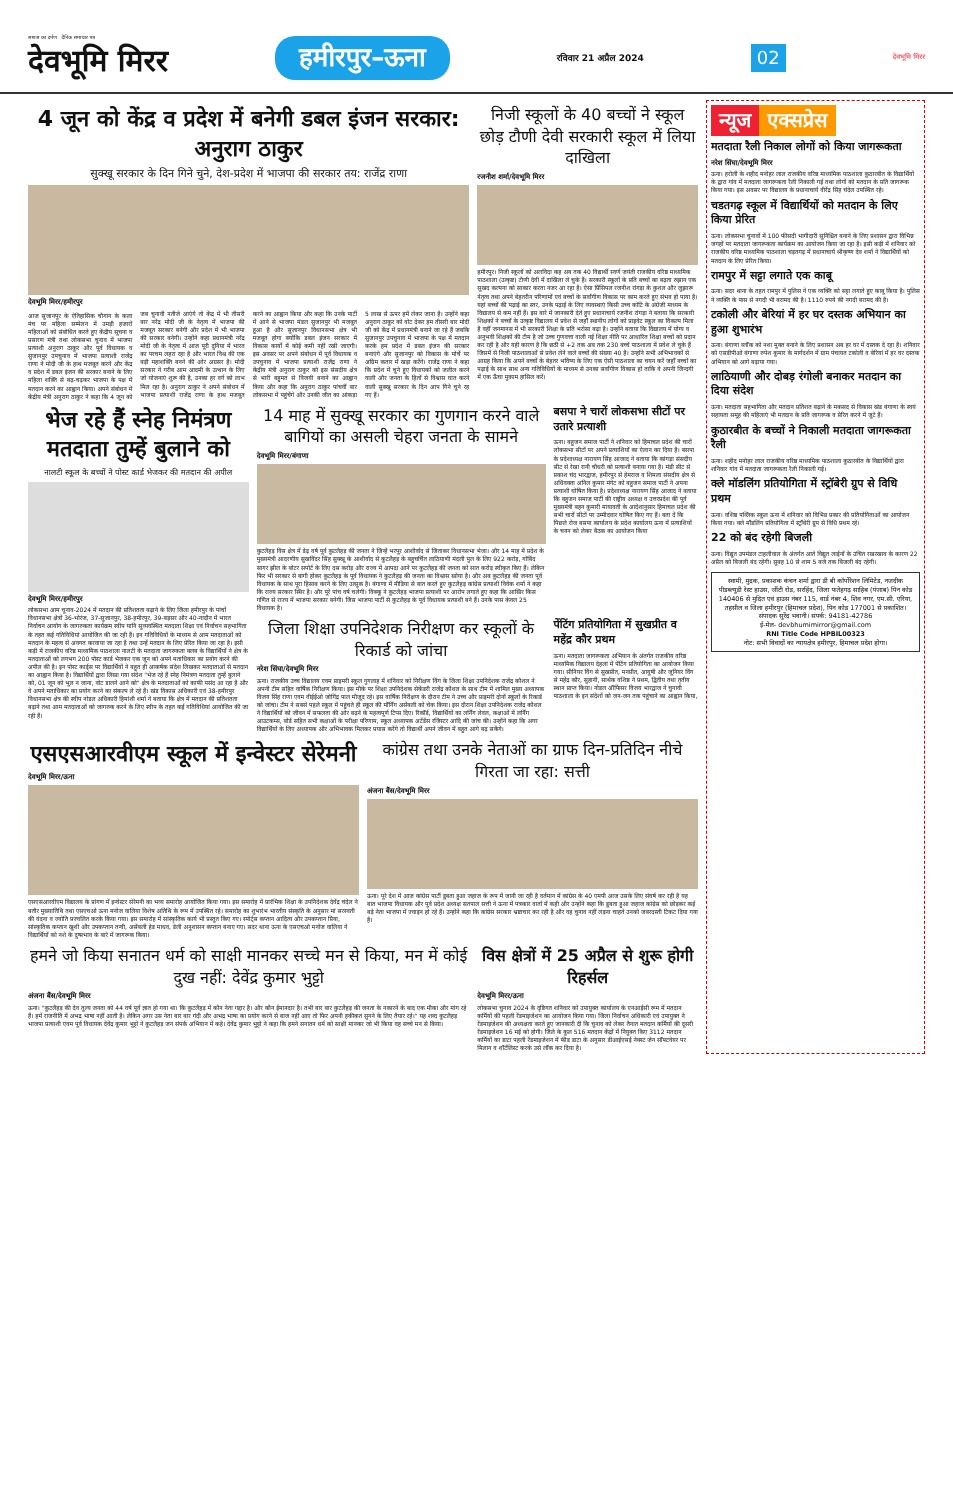समाज का दर्पण दैनिक समाचार पत्र
देवभूमि मिरर
हमीरपुर–ऊना
रविवार 21 अप्रैल 2024
02
देवभूमि मिरर
4 जून को केंद्र व प्रदेश में बनेगी डबल इंजन सरकार: अनुराग ठाकुर
सुक्खू सरकार के दिन गिने चुने, देश-प्रदेश में भाजपा की सरकार तय: राजेंद्र राणा
देवभूमि मिरर/हमीरपुर
आज सुजानपुर के ऐतिहासिक चौगान के कला मंच पर महिला सम्मेलन में उमड़ी हजारों महिलाओं को संबोधित करते हुए केंद्रीय सूचना व प्रसारण मंत्री तथा लोकसभा चुनाव में भाजपा प्रत्याशी अनुराग ठाकुर और पूर्व विधायक व सुजानपुर उपचुनाव में भाजपा प्रत्याशी राजेंद्र राणा ने मोदी जी के हाथ मजबूत करने और केंद्र व प्रदेश में डबल इंजन की सरकार बनाने के लिए महिला शक्ति से बढ़-चढ़कर भाजपा के पक्ष में मतदान करने का आह्वान किया। अपने संबोधन में केंद्रीय मंत्री अनुराग ठाकुर ने कहा कि 4 जून को जब चुनावी नतीजे आएंगे तो केंद्र में भी तीसरी बार नरेंद्र मोदी जी के नेतृत्व में भाजपा की मजबूत सरकार बनेगी और प्रदेश में भी भाजपा की सरकार बनेगी। उन्होंने कहा प्रधानमंत्री नरेंद्र मोदी जी के नेतृत्व में आज पूरी दुनिया में भारत का परचम लहरा रहा है और भारत विश्व की एक बड़ी महाशक्ति बनने की ओर अग्रसर है। मोदी सरकार ने गरीब आम आदमी के उत्थान के लिए जो योजनाएं शुरू की है, उनका हर वर्ग को लाभ मिल रहा है। अनुराग ठाकुर ने अपने संबोधन में भाजपा प्रत्याशी राजेंद्र राणा के हाथ मजबूत करने का आह्वान किया और कहा कि उनके पार्टी में आने से भाजपा मंडल सुजानपुर भी मजबूत हुआ है और सुजानपुर विधानसभा क्षेत्र भी मजबूत होगा क्योंकि डबल इंजन सरकार में विकास कार्यों में कोई कमी नहीं रखी जाएगी। इस अवसर पर अपने संबोधन में पूर्व विधायक व उपचुनाव में भाजपा प्रत्याशी राजेंद्र राणा ने केंद्रीय मंत्री अनुराग ठाकुर को इस संसदीय क्षेत्र से भारी बहुमत से विजयी बनाने का आह्वान किया और कहा कि अनुराग ठाकुर पांचवीं बार लोकसभा में पहुंचेंगे और उनकी जीत का आंकड़ा 5 लाख से ऊपर हमें लेकर जाना है। उन्होंने कहा अनुराग ठाकुर को वोट देकर हम तीसरी बार मोदी जी को केंद्र में प्रधानमंत्री बनाने जा रहे हैं जबकि सुजानपुर उपचुनाव में भाजपा के पक्ष में मतदान करके हम प्रदेश में डबल इंजन की सरकार बनाएंगे और सुजानपुर को विकास के मोर्चे पर अग्रिम कतार में खड़ा करेंगे। राजेंद्र राणा ने कहा कि प्रदेश में चुने हुए विधायकों को जलील करने वाली और जनता के हितों से विश्वास घात करने वाली सुक्खू सरकार के दिन आप गिने चुने रह गए हैं।
निजी स्कूलों के 40 बच्चों ने स्कूल छोड़ टौणी देवी सरकारी स्कूल में लिया दाखिला
रजनीश शर्मा/देवभूमि मिरर
हमीरपुर। निजी स्कूलों को अलविदा कह अब तक 40 विद्यार्थी स्वर्ण जयंती राजकीय वरिष्ठ माध्यमिक पाठशाला (उत्कृष्ट) टौणी देवी में दाखिला ले चुके हैं। सरकारी स्कूलों के प्रति बच्चों का बढ़ता रुझान एक सुखद कल्पना को साकार करता नजर आ रहा है। ऐसा प्रिंसिपल रजनीश रांगड़ा के कुशल और जुझारू नेतृत्व तथा अपने बेहतरीन परिणामों एवं बच्चों के सर्वांगीण विकास पर काम करते हुए संभव हो पाया है। यहां बच्चों की पढ़ाई का स्तर, उनके पढ़ाई के लिए व्यवस्थाएं किसी उच्च कोटि के अंग्रेजी माध्यम के विद्यालय से कम नहीं हैं। इस बारे में जानकारी देते हुए प्रधानाचार्य रजनीश रांगड़ा ने बताया कि सरकारी शिक्षकों ने बच्चों के उत्कृष्ट विद्यालय में प्रवेश से जहाँ स्थानीय लोगों को प्राइवेट स्कूल का विकल्प मिला है वहीं जनमानस में भी सरकारी शिक्षा के प्रति भरोसा बढ़ा है। उन्होंने बताया कि विद्यालय में योग्य व अनुभवी शिक्षकों की टीम है जो उच्च गुणवत्ता वाली नई शिक्षा नीति पर आधारित शिक्षा बच्चों को प्रदान कर रही है और यही कारण है कि छठी से +2 तक अब तक 230 बच्चे पाठशाला में प्रवेश ले चुके हैं जिसमें से निजी पाठशालाओं से प्रवेश लेने वाले बच्चों की संख्या 40 है। उन्होंने सभी अभिभावकों से आग्रह किया कि अपने बच्चों के बेहतर भविष्य के लिए एक ऐसी पाठशाला का चयन करें जहाँ बच्चों का पढ़ाई के साथ साथ अन्य गतिविधियों के माध्यम से उनका सर्वांगीण विकास हो ताकि वे अपनी जिन्दगी में एक ऊँचा मुकाम हासिल करें।
भेज रहे हैं स्नेह निमंत्रण मतदाता तुम्हें बुलाने को
नालटी स्कूल के बच्चों ने पोस्ट कार्ड भेजकर की मतदान की अपील
देवभूमि मिरर/हमीरपुर
लोकसभा आम चुनाव-2024 में मतदान की प्रतिशतता बढ़ाने के लिए जिला हमीरपुर के पांचों विधानसभा क्षेत्रों 36-भोरंज, 37-सुजानपुर, 38-हमीरपुर, 39-बड़सर और 40-नादौन में भारत निर्वाचन आयोग के जागरुकता कार्यक्रम स्वीप यानि सुव्यवस्थित मतदाता शिक्षा एवं निर्वाचन सहभागिता के तहत कई गतिविधियां आयोजित की जा रही हैं। इन गतिविधियों के माध्यम से आम मतदाताओं को मतदान के महत्व से अवगत करवाया जा रहा है तथा उन्हें मतदान के लिए प्रेरित किया जा रहा है। इसी कड़ी में राजकीय वरिष्ठ माध्यमिक पाठशाला नालटी के मतदाता जागरुकता क्लब के विद्यार्थियों ने क्षेत्र के मतदाताओं को लगभग 200 पोस्ट कार्ड भेजकर एक जून को अपने मताधिकार का प्रयोग करने की अपील की है। इन पोस्ट कार्ड्स पर विद्यार्थियों ने बहुत ही आकर्षक संदेश लिखकर मतदाताओं से मतदान का आह्वान किया है। विद्यार्थियों द्वारा लिखा गया संदेश "भेज रहे हैं स्नेह निमंत्रण मतदाता तुम्हें बुलाने को, 01 जून को भूल न जाना, वोट डालने आने को" क्षेत्र के मतदाताओं को काफी पसंद आ रहा है और वे अपने मताधिकार का प्रयोग करने का संकल्प ले रहे हैं। खंड विकास अधिकारी एवं 38-हमीरपुर विधानसभा क्षेत्र की स्वीप नोडल अधिकारी हिमांशी शर्मा ने बताया कि क्षेत्र में मतदान की प्रतिशतता बढ़ाने तथा आम मतदाताओं को जागरुक करने के लिए स्वीप के तहत कई गतिविधियां आयोजित की जा रही हैं।
14 माह में सुक्खू सरकार का गुणगान करने वाले बागियों का असली चेहरा जनता के सामने
देवभूमि मिरर/बंगाणा
कुटलैहड़ विस क्षेत्र में डेढ़ वर्ष पूर्व कुटलैहड़ की जनता ने जिन्हें भरपूर आशीर्वाद से जिताकर विधानसभा भेजा। और 14 माह में प्रदेश के मुख्यमंत्री आदरणीय सुखविंदर सिंह सुक्खू के आशीर्वाद से कुटलैहड़ के बहुचर्चित लाठियाणी मंदली पुल के लिए 922 करोड़, गोबिंद सागर झील के बोटर सपोर्ट के लिए दस करोड़ और राज्य में आपदा आने पर कुटलैहड़ की जनता को सात करोड़ स्वीकृत किए हैं। लेकिन फिर भी सरकार से बागी होकर कुटलैहड़ के पूर्व विधायक ने कुटलैहड़ की जनता का विश्वास खोया है। और अब कुटलैहड़ की जनता पूर्व विधायक के साथ पूरा हिसाब करने के लिए उत्सुक है। बंगाणा में मीडिया से बात करते हुए कुटलैहड़ कांग्रेस प्रत्याशी विवेक शर्मा ने कहा कि राज्य सरकार स्थिर है। और पूरे पांच वर्ष चलेगी। विक्कू ने कुटलैहड़ भाजपा प्रत्याशी पर आरोप लगाते हुए कहा कि आखिर किस गणित से राज्य में भाजपा सरकार बनेगी। जिस भाजपा पार्टी से कुटलैहड़ के पूर्व विधायक प्रत्याशी बने हैं। उनके पास केवल 25 विधायक है।
बसपा ने चारों लोकसभा सीटों पर उतारे प्रत्याशी
ऊना। बहुजन समाज पार्टी ने शनिवार को हिमाचल प्रदेश की चारों लोकसभा सीटों पर अपने प्रत्याशियों का ऐलान कर दिया है। बसपा के प्रदेशाध्यक्ष नारायण सिंह आजाद ने बताया कि कांगड़ा संसदीय सीट से रेखा रानी चौधरी को प्रत्याशी बनाया गया है। मंडी सीट से प्रकाश चंद भारद्वाज, हमीरपुर से हेमराज व शिमला संसदीय क्षेत्र से अधिवक्ता अनिल कुमार मंगेट को बहुजन समाज पार्टी ने अपना प्रत्याशी घोषित किया है। प्रदेशाध्यक्ष नारायण सिंह आजाद ने बताया कि बहुजन समाज पार्टी की राष्ट्रीय अध्यक्ष व उत्तरप्रदेश की पूर्व मुख्यमंत्री बहन कुमारी मायावती के आदेशानुसार हिमाचल प्रदेश की सभी चारों सीटों पर उम्मीदवार घोषित किए गए हैं। बता दें कि पिछले रोज बसपा कार्यालय के प्रदेश कार्यालय ऊना में प्रत्याशियों के चयन को लेकर बैठक का आयोजन किया
जिला शिक्षा उपनिदेशक निरीक्षण कर स्कूलों के रिकार्ड को जांचा
नरेश सिंघा/देवभूमि मिरर
ऊना। राजकीय उच्च विद्यालय एवम प्राइमरी स्कूल गुगलाह में शनिवार को निरीक्षण विंग के जिला शिक्षा उपनिदेशक राजेंद्र कौशल ने अपनी टीम सहित वार्षिक निरीक्षण किया। इस मौके पर शिक्षा उपनिदेशक सेकेंडरी राजेंद्र कौशल के साथ टीम में शामिल मुख्य अध्यापक विजय सिंह राणा एवम वीईईओ जोगिंद्र पाल मौजूद रहे। इस वार्षिक निरीक्षण के दौरान टीम ने उच्च और प्राइमरी दोनों स्कूलों के रिकार्ड को जांचा। टीम ने सबसे पहले स्कूल में पहुंचते ही स्कूल की मॉर्निंग असेंबली को चेक किया। इस दौरान शिक्षा उपनिदेशक राजेंद्र कौशल ने विद्यार्थियों को जीवन में सफलता की ओर बढ़ने के महत्वपूर्ण टिप्स दिए। रिकॉर्ड, विद्यार्थियों का लर्निंग लेवल, कक्षाओं में लर्निंग आउटकम्स, बोर्ड सहित सभी कक्षाओं के परीक्षा परिणाम, स्कूल अध्यापक अटेंडेंस रजिस्टर आदि की जांच की। उन्होंने कहा कि अगर विद्यार्थियों के लिए अध्यापक और अभिभावक मिलकर प्रयास करेंगे तो विद्यार्थी अपने जीवन में बहुत आगे बढ़ सकेंगे।
पेंटिंग प्रतियोगिता में सुखप्रीत व महेंद्र कौर प्रथम
ऊना। मतदाता जागरूकता अभियान के अंतर्गत राजकीय वरिष्ठ माध्यमिक विद्यालय देहलां में पेंटिंग प्रतियोगिता का आयोजन किया गया। सीनियर विंग से सुखप्रीत, मनप्रीत, आयुषी और जूनियर विंग से महेंद्र कौर, सुहानी, सार्थक वशिष्ठ ने प्रथम, द्वितीय तथा तृतीय स्थान प्राप्त किया। नोडल ऑफिसर विजय भारद्वाज ने चुनावी पाठशाला के इन संदेशों को जन-जन तक पहुंचाने का आह्वान किया,
एसएसआरवीएम स्कूल में इन्वेस्टर सेरेमनी
देवभूमि मिरर/ऊना
एसएसआरवीएम विद्यालय के प्रांगण में इन्वेस्टर सेरेमनी का भव्य समारोह आयोजित किया गया। इस समारोह में प्रारंभिक शिक्षा के उपनिदेशक देवेंद्र चंदेल ने बतौर मुख्यातिथि तथा एसएचओ ऊना मनोज वालिया विशेष अतिथि के रूप में उपस्थित रहे। समारोह का शुभारंभ भारतीय संस्कृति के अनुसार मां सरस्वती की वंदना व ज्योति प्रज्वलित करके किया गया। इस समारोह में सांस्कृतिक कार्य भी प्रस्तुत किए गए। स्पोर्ट्स कप्तान आदित्य और उपकप्तान प्रिया, सांस्कृतिक कप्तान खुशी और उपकप्तान तन्वी, असेंबली हेड माधव, डेली अनुशासन कप्तान बनाए गए। सदर थाना ऊना के एसएचओ मनोज वालिया ने विद्यार्थियों को नशे के दुष्प्रभाव के बारे में जागरूक किया।
कांग्रेस तथा उनके नेताओं का ग्राफ दिन-प्रतिदिन नीचे गिरता जा रहा: सत्ती
अंजना बैंस/देवभूमि मिरर
ऊना। पूरे देश में आज कांग्रेस पार्टी डूबता हुआ जहाज के रूप में जानी जा रही है वर्तमान में कांग्रेस के 40 एमपी आज उसके लिए संघर्ष कर रही है यह बात भाजपा विधायक और पूर्व प्रदेश अध्यक्ष सतपाल सत्ती ने ऊना में पत्रकार वार्ता में कही और उन्होंने कहा कि डूबता हुआ जहाज कांग्रेस को छोड़कर कई बड़े नेता भाजपा में ज्वाइन हो रहे हैं। उन्होंने कहा कि कांग्रेस सरकार भ्रष्टाचार कर रही है और वह चुनाव नहीं लड़ना चाहते उनको जबरदस्ती टिकट दिया गया है।
हमने जो किया सनातन धर्म को साक्षी मानकर सच्चे मन से किया, मन में कोई दुख नहीं: देवेंद्र कुमार भुट्टो
अंजना बैंस/देवभूमि मिरर
ऊना। "कुटलैहड़ की देव तुल्य जनता को 44 वर्ष पूर्व ज्ञात हो गया था। कि कुटलैहड़ में कौन नेता गद्दार है। और कौन ईमानदार है। तभी बार बार कुटलैहड़ की जनता के नकारने के बाद एक मौका और मांग रहे हैं। हमें राजनीति में अभद्र भाषा नहीं आती है। लेकिन अगर उस नेता बार बार गंदी और अभद्र भाषा का प्रयोग करने से बाज नहीं आए तो फिर अपनी हकीकत सुनने के लिए तैयार रहे।" यह शब्द कुटलैहड़ भाजपा प्रत्याशी एवम पूर्व विधायक देवेंद्र कुमार भुट्टो ने कुटलैहड़ जन संपर्क अभियान में कहे। देवेंद्र कुमार भुट्टो ने कहा कि हमने सनातन धर्म को साक्षी मानकर जो भी किया वह सच्चे मन से किया।
विस क्षेत्रों में 25 अप्रैल से शुरू होगी रिहर्सल
देवभूमि मिरर/ऊना
लोकसभा चुनाव 2024 के दृष्टिगत शनिवार को उपायुक्त कार्यालय के एनआईसी रूम में मतदान कर्मियों की पहली रेंडमाइजेशन का आयोजन किया गया। जिला निर्वाचन अधिकारी एवं उपायुक्त ने रेंडमाइजेशन की अध्यक्षता करते हुए जानकारी दी कि चुनाव को लेकर तैनात मतदान कर्मियों की दूसरी रेंडमाइजेशन 16 मई को होगी। जिले के कुल 516 मतदान केंद्रों में नियुक्त किए 3112 मतदान कर्मियों का डाटा पहली रेंडमाइजेशन में फीड डाटा के अनुसार डीआईएसई नेक्स्ट जेन सॉफ्टवेयर पर मिलान व शॉर्टलिस्ट करके उसे लॉक कर दिया है।
न्यूज एक्सप्रेस
मतदाता रैली निकाल लोगों को किया जागरूकता
नरेश सिंघा/देवभूमि मिरर
ऊना। हरोली के शहीद मनोहर लाल राजकीय वरिष्ठ माध्यमिक पाठशाला कुठारबीत के विद्यार्थियों के द्वारा गांव में मतदाता जागरूकता रैली निकाली गई तथा लोगों को मतदान के प्रति जागरूक किया गया। इस अवसर पर विद्यालय के प्रधानाचार्य वीरेंद्र सिंह चंदेल उपस्थित रहे।
चडतगढ़ स्कूल में विद्यार्थियों को मतदान के लिए किया प्रेरित
ऊना। लोकसभा चुनावों में 100 फीसदी भागीदारी सुनिश्चित बनाने के लिए प्रशासन द्वारा विभिन्न जगहों पर मतदाता जागरूकता कार्यक्रम का आयोजन किया जा रहा है। इसी कड़ी में शनिवार को राजकीय वरिष्ठ माध्यमिक पाठशाला चड़तगढ़ में प्रधानाचार्य श्रीकृष्ण देव शर्मा ने विद्यार्थियों को मतदान के लिए प्रेरित किया।
रामपुर में सट्टा लगाते एक काबू
ऊना। सदर थाना के तहत रामपुर में पुलिस ने एक व्यक्ति को सट्टा लगाते हुए काबू किया है। पुलिस ने व्यक्ति के पास से नगदी भी बरामद की है। 1110 रुपये की नगदी बरामद की है।
टकोली और बेरियां में हर घर दस्तक अभियान का हुआ शुभारंभ
ऊना। बंगाणा ब्लॉक को नशा मुक्त बनाने के लिए प्रशासन अब हर घर में दस्तक दे रहा है। शनिवार को एसडीपीओ बंगाणा रुपेश कुमार के मार्गदर्शन में ग्राम पंचायत टकोली व बेरियां में हर घर दस्तक अभियान को आगे बढ़ाया गया।
लाठियाणी और दोबड़ रंगोली बनाकर मतदान का दिया संदेश
ऊना। मतदाता सहभागिता और मतदान प्रतिशत बढ़ाने के मकसद से विकास खंड बंगाणा के स्वयं सहायता समूह की महिलाएं भी मतदान के प्रति जागरूक व प्रेरित करने में जुटे हैं।
कुठारबीत के बच्चों ने निकाली मतदाता जागरूकता रैली
ऊना। शहीद मनोहर लाल राजकीय वरिष्ठ माध्यमिक पाठशाला कुठारबीत के विद्यार्थियों द्वारा शनिवार गांव में मतदाता जागरूकता रैली निकाली गई।
क्ले मॉडलिंग प्रतियोगिता में स्ट्रॉबेरी ग्रुप से विधि प्रथम
ऊना। वशिष्ठ पब्लिक स्कूल ऊना में शनिवार को विभिन्न प्रकार की प्रतियोगिताओं का आयोजन किया गया। क्ले मॉडलिंग प्रतियोगिता में स्ट्रॉबेरी ग्रुप से विधि प्रथम रहे।
22 को बंद रहेगी बिजली
ऊना। विद्युत उपमंडल टाहलीवाल के अंतर्गत आते विद्युत लाईनों के उचित रखरखाव के कारण 22 अप्रैल को बिजली बंद रहेगी। सुबह 10 से शाम 5 बजे तक बिजली बंद रहेगी।
स्वामी, मुद्रक, प्रकाशक कंचन शर्मा द्वारा डी बी कॉर्पोरेशन लिमिटेड, नजदीक पीडब्ल्यूडी रेस्ट हाउस, जींटी रोड, सरहिंद, जिला फतेहगढ़ साहिब (पंजाब) पिन कोड 140406 से मुद्रित एवं हाउस नंबर 115, वार्ड नंबर 4, शिव नगर, एम.सी. एरिया, तहसील व जिला हमीरपुर (हिमाचल प्रदेश), पिन कोड 177001 से प्रकाशित।
संपादक सुरेंद्र भवानी। संपर्क: 94181-42786
ई-मेल- devbhumimirror@gmail.com
RNI Title Code HPBIL00323
नोट: सभी विवादों का न्यायक्षेत्र हमीरपुर, हिमाचल प्रदेश होगा।